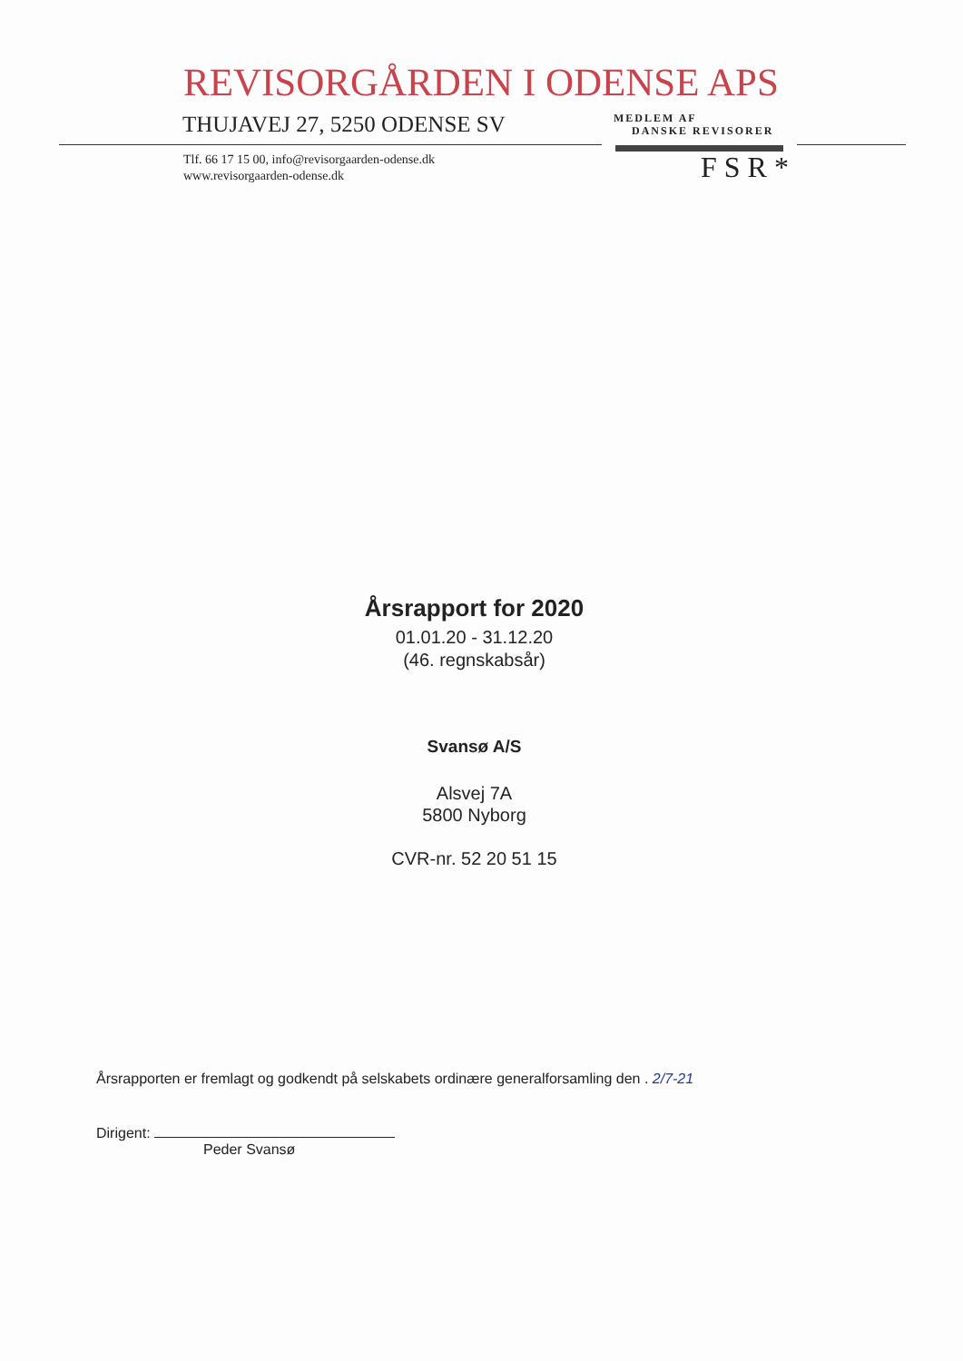REVISORGÅRDEN I ODENSE APS
THUJAVEJ 27, 5250 ODENSE SV
MEDLEM AF
DANSKE REVISORER
Tlf. 66 17 15 00, info@revisorgaarden-odense.dk
www.revisorgaarden-odense.dk
FSR*
Årsrapport for 2020
01.01.20 - 31.12.20
(46. regnskabsår)
Svansø A/S
Alsvej 7A
5800 Nyborg
CVR-nr. 52 20 51 15
Årsrapporten er fremlagt og godkendt på selskabets ordinære generalforsamling den . 2/7-21
Dirigent:
Peder Svansø